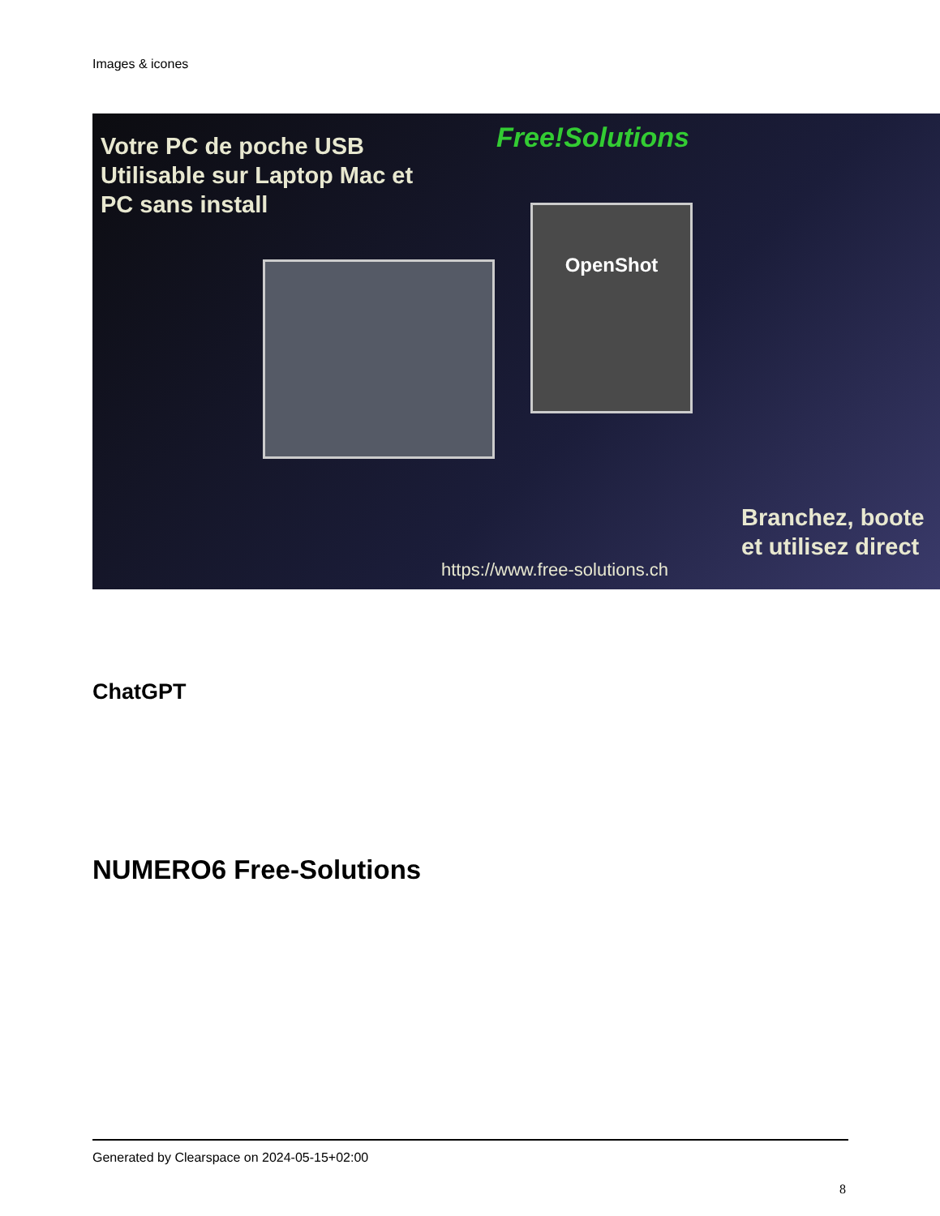Images & icones
Votre PC de poche USB
Utilisable sur Laptop Mac et
PC sans install
Free!Solutions
OpenShot
Branchez, boote
et utilisez direct
https://www.free-solutions.ch
ChatGPT
NUMERO6 Free-Solutions
Generated by Clearspace on 2024-05-15+02:00
8